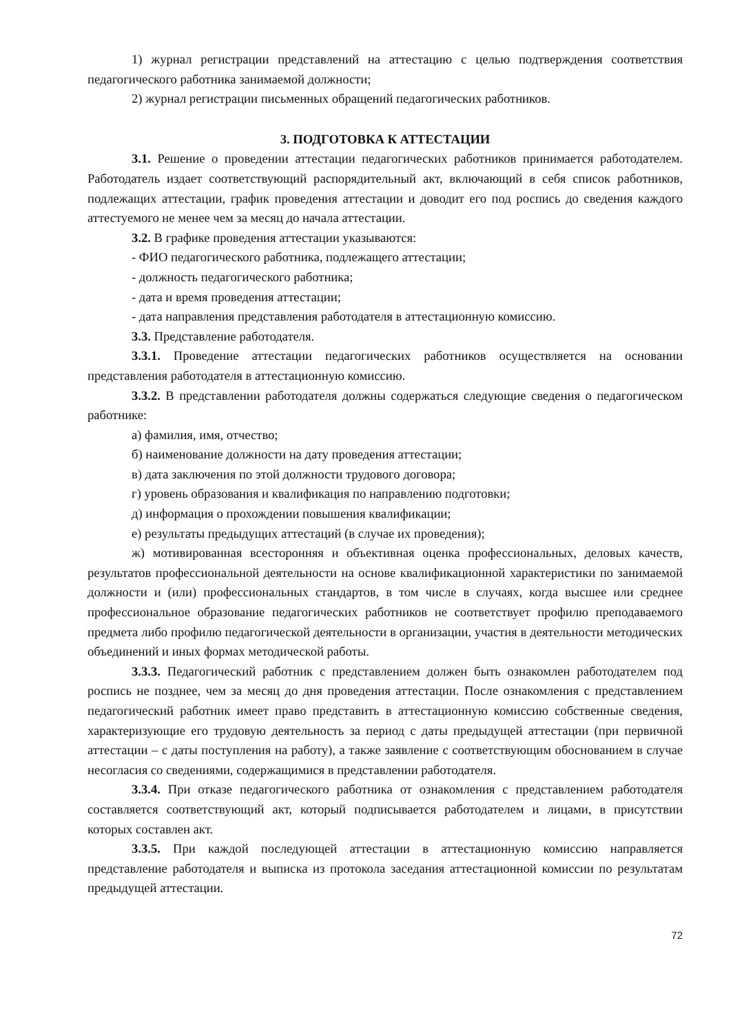1) журнал регистрации представлений на аттестацию с целью подтверждения соответствия педагогического работника занимаемой должности;
2) журнал регистрации письменных обращений педагогических работников.
3. ПОДГОТОВКА К АТТЕСТАЦИИ
3.1. Решение о проведении аттестации педагогических работников принимается работодателем. Работодатель издает соответствующий распорядительный акт, включающий в себя список работников, подлежащих аттестации, график проведения аттестации и доводит его под роспись до сведения каждого аттестуемого не менее чем за месяц до начала аттестации.
3.2. В графике проведения аттестации указываются:
- ФИО педагогического работника, подлежащего аттестации;
- должность педагогического работника;
- дата и время проведения аттестации;
- дата направления представления работодателя в аттестационную комиссию.
3.3. Представление работодателя.
3.3.1. Проведение аттестации педагогических работников осуществляется на основании представления работодателя в аттестационную комиссию.
3.3.2. В представлении работодателя должны содержаться следующие сведения о педагогическом работнике:
а) фамилия, имя, отчество;
б) наименование должности на дату проведения аттестации;
в) дата заключения по этой должности трудового договора;
г) уровень образования и квалификация по направлению подготовки;
д) информация о прохождении повышения квалификации;
е) результаты предыдущих аттестаций (в случае их проведения);
ж) мотивированная всесторонняя и объективная оценка профессиональных, деловых качеств, результатов профессиональной деятельности на основе квалификационной характеристики по занимаемой должности и (или) профессиональных стандартов, в том числе в случаях, когда высшее или среднее профессиональное образование педагогических работников не соответствует профилю преподаваемого предмета либо профилю педагогической деятельности в организации, участия в деятельности методических объединений и иных формах методической работы.
3.3.3. Педагогический работник с представлением должен быть ознакомлен работодателем под роспись не позднее, чем за месяц до дня проведения аттестации. После ознакомления с представлением педагогический работник имеет право представить в аттестационную комиссию собственные сведения, характеризующие его трудовую деятельность за период с даты предыдущей аттестации (при первичной аттестации – с даты поступления на работу), а также заявление с соответствующим обоснованием в случае несогласия со сведениями, содержащимися в представлении работодателя.
3.3.4. При отказе педагогического работника от ознакомления с представлением работодателя составляется соответствующий акт, который подписывается работодателем и лицами, в присутствии которых составлен акт.
3.3.5. При каждой последующей аттестации в аттестационную комиссию направляется представление работодателя и выписка из протокола заседания аттестационной комиссии по результатам предыдущей аттестации.
72